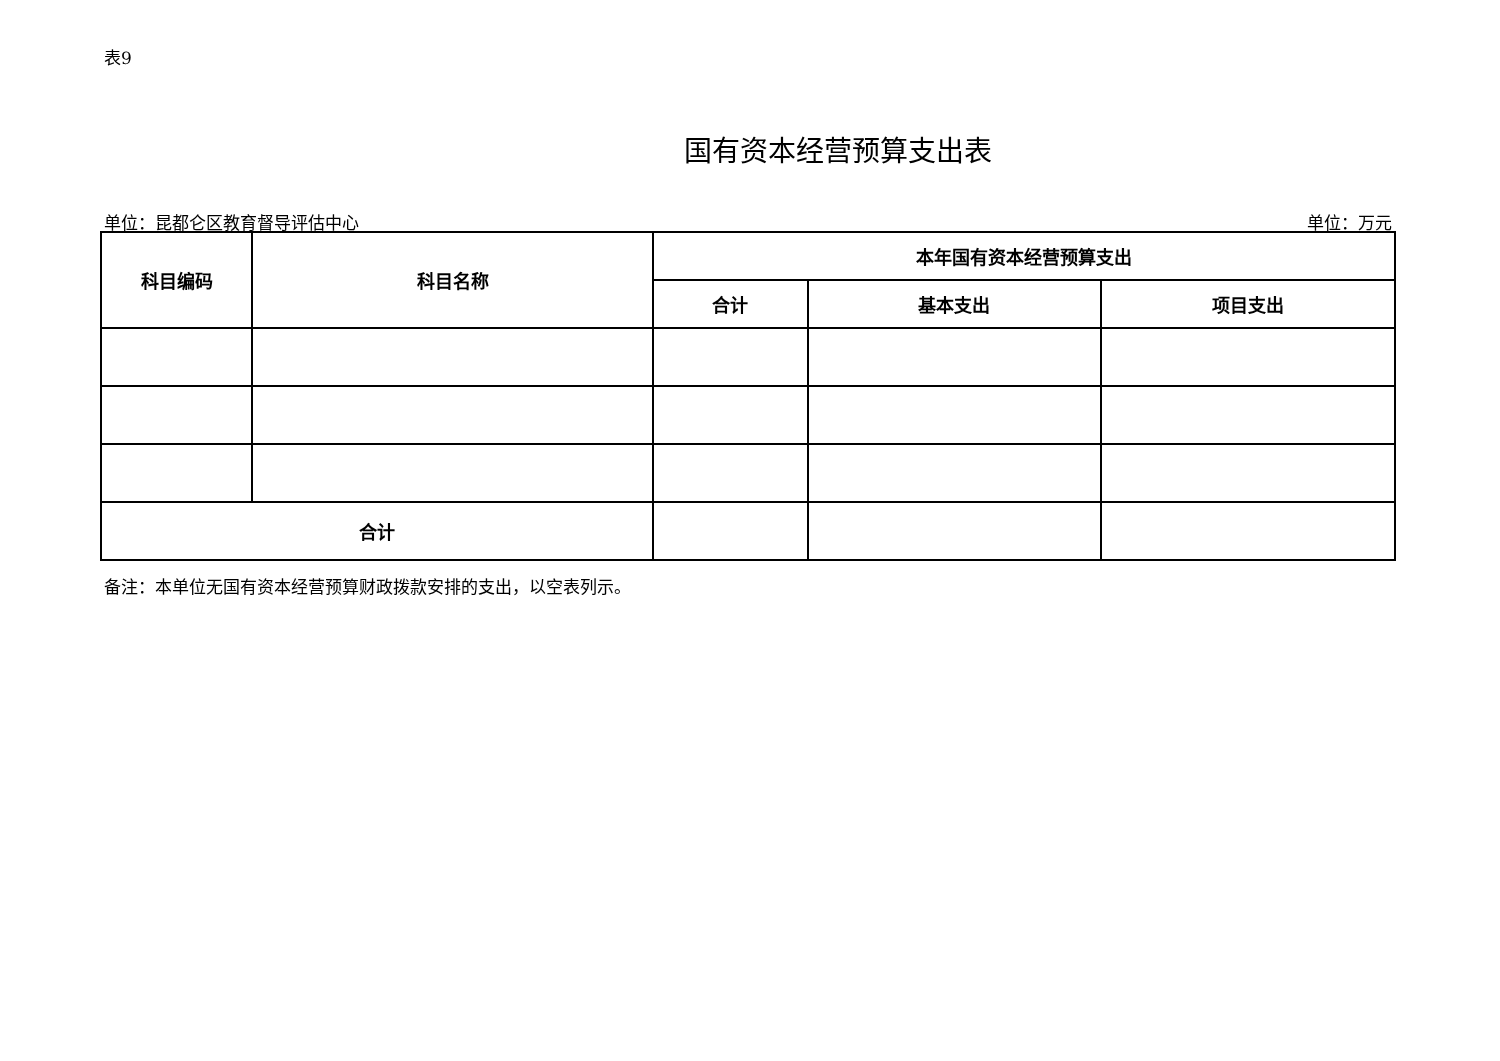表9
国有资本经营预算支出表
单位：昆都仑区教育督导评估中心 单位：万元
| 科目编码 | 科目名称 | 本年国有资本经营预算支出 | | |
| --- | --- | --- | --- | --- |
| | | 合计 | 基本支出 | 项目支出 |
| 合计 | | | | |
备注：本单位无国有资本经营预算财政拨款安排的支出，以空表列示。